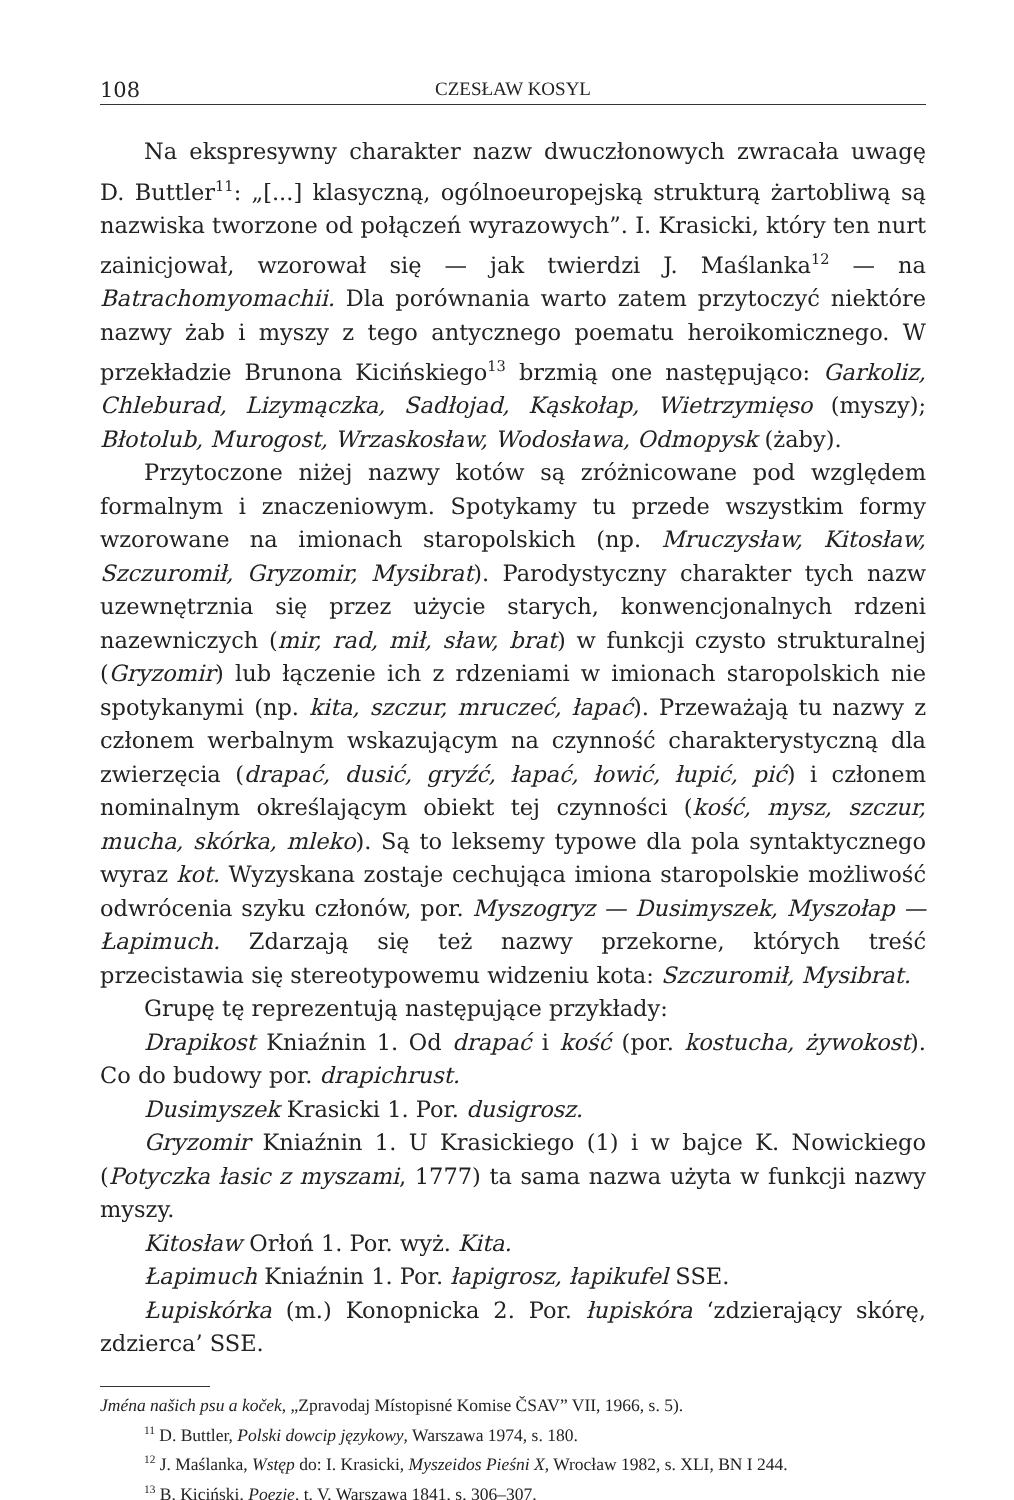108 CZESŁAW KOSYL
Na ekspresywny charakter nazw dwuczłonowych zwracała uwagę D. Buttler<sup>11</sup>: „[...] klasyczną, ogólnoeuropejską strukturą żartobliwą są nazwiska tworzone od połączeń wyrazowych”. I. Krasicki, który ten nurt zainicjował, wzorował się — jak twierdzi J. Maślanka<sup>12</sup> — na Batrachomyomachii. Dla porównania warto zatem przytoczyć niektóre nazwy żab i myszy z tego antycznego poematu heroikomicznego. W przekładzie Brunona Kicińskiego<sup>13</sup> brzmią one następująco: Garkoliz, Chleburad, Lizymączka, Sadłojad, Kąskołap, Wietrzymięso (myszy); Błotolub, Murogost, Wrzaskosław, Wodosława, Odmopysk (żaby).
Przytoczone niżej nazwy kotów są zróżnicowane pod względem formalnym i znaczeniowym. Spotykamy tu przede wszystkim formy wzorowane na imionach staropolskich (np. Mruczysław, Kitosław, Szczuromił, Gryzomir, Mysibrat). Parodystyczny charakter tych nazw uzewnętrznia się przez użycie starych, konwencjonalnych rdzeni nazewniczych (mir, rad, mił, sław, brat) w funkcji czysto strukturalnej (Gryzomir) lub łączenie ich z rdzeniami w imionach staropolskich nie spotykanymi (np. kita, szczur, mruczeć, łapać). Przeważają tu nazwy z członem werbalnym wskazującym na czynność charakterystyczną dla zwierzęcia (drapać, dusić, gryźć, łapać, łowić, łupić, pić) i członem nominalnym określającym obiekt tej czynności (kość, mysz, szczur, mucha, skórka, mleko). Są to leksemy typowe dla pola syntaktycznego wyraz kot. Wyzyskana zostaje cechująca imiona staropolskie możliwość odwrócenia szyku członów, por. Myszogryz — Dusimyszek, Myszołap — Łapimuch. Zdarzają się też nazwy przekorne, których treść przecistawia się stereotypowemu widzeniu kota: Szczuromił, Mysibrat.
Grupę tę reprezentują następujące przykłady:
Drapikost Kniaźnin 1. Od drapać i kość (por. kostucha, żywokost). Co do budowy por. drapichrust.
Dusimyszek Krasicki 1. Por. dusigrosz.
Gryzomir Kniaźnin 1. U Krasickiego (1) i w bajce K. Nowickiego (Potyczka łasic z myszami, 1777) ta sama nazwa użyta w funkcji nazwy myszy.
Kitosław Orłoń 1. Por. wyż. Kita.
Łapimuch Kniaźnin 1. Por. łapigrosz, łapikufel SSE.
Łupiskórka (m.) Konopnicka 2. Por. łupiskóra ‘zdzierający skórę, zdzierca’ SSE.
Jména našich psu a koček, „Zpravodaj Místopisné Komise ČSAV” VII, 1966, s. 5).
<sup>11</sup> D. Buttler, Polski dowcip językowy, Warszawa 1974, s. 180.
<sup>12</sup> J. Maślanka, Wstęp do: I. Krasicki, Myszeidos Pieśni X, Wrocław 1982, s. XLI, BN I 244.
<sup>13</sup> B. Kiciński, Poezje, t. V, Warszawa 1841, s. 306–307.